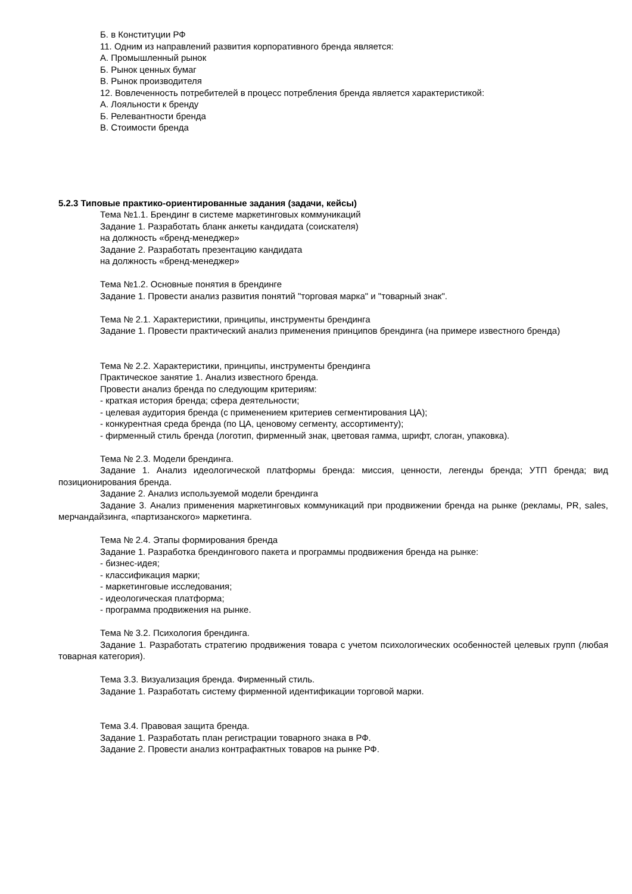Б. в Конституции РФ
11. Одним из направлений развития корпоративного бренда является:
А. Промышленный рынок
Б. Рынок ценных бумаг
В. Рынок производителя
12. Вовлеченность потребителей в процесс потребления бренда является характеристикой:
А. Лояльности к бренду
Б. Релевантности бренда
В. Стоимости бренда
5.2.3 Типовые практико-ориентированные задания (задачи, кейсы)
Тема №1.1. Брендинг в системе маркетинговых коммуникаций
Задание 1. Разработать бланк анкеты кандидата (соискателя)
на должность «бренд-менеджер»
Задание 2. Разработать презентацию кандидата
на должность «бренд-менеджер»
Тема №1.2. Основные понятия в брендинге
Задание 1. Провести анализ развития понятий "торговая марка" и "товарный знак".
Тема № 2.1. Характеристики, принципы, инструменты брендинга
Задание 1. Провести практический анализ применения принципов брендинга (на примере известного бренда)
Тема № 2.2. Характеристики, принципы, инструменты брендинга
Практическое занятие 1. Анализ известного бренда.
Провести анализ бренда по следующим критериям:
- краткая история бренда; сфера деятельности;
- целевая аудитория бренда (с применением критериев сегментирования ЦА);
- конкурентная среда бренда (по ЦА, ценовому сегменту, ассортименту);
- фирменный стиль бренда (логотип, фирменный знак, цветовая гамма, шрифт, слоган, упаковка).
Тема № 2.3. Модели брендинга.
Задание 1. Анализ идеологической платформы бренда: миссия, ценности, легенды бренда; УТП бренда; вид позиционирования бренда.
Задание 2. Анализ используемой модели брендинга
Задание 3. Анализ применения маркетинговых коммуникаций при продвижении бренда на рынке (рекламы, PR, sales, мерчандайзинга, «партизанского» маркетинга.
Тема № 2.4. Этапы формирования бренда
Задание 1. Разработка брендингового пакета и программы продвижения бренда на рынке:
- бизнес-идея;
- классификация марки;
- маркетинговые исследования;
- идеологическая платформа;
- программа продвижения на рынке.
Тема № 3.2. Психология брендинга.
Задание 1. Разработать стратегию продвижения товара с учетом психологических особенностей целевых групп (любая товарная категория).
Тема 3.3. Визуализация бренда. Фирменный стиль.
Задание 1. Разработать систему фирменной идентификации торговой марки.
Тема 3.4. Правовая защита бренда.
Задание 1. Разработать план регистрации товарного знака в РФ.
Задание 2. Провести анализ контрафактных товаров на рынке РФ.